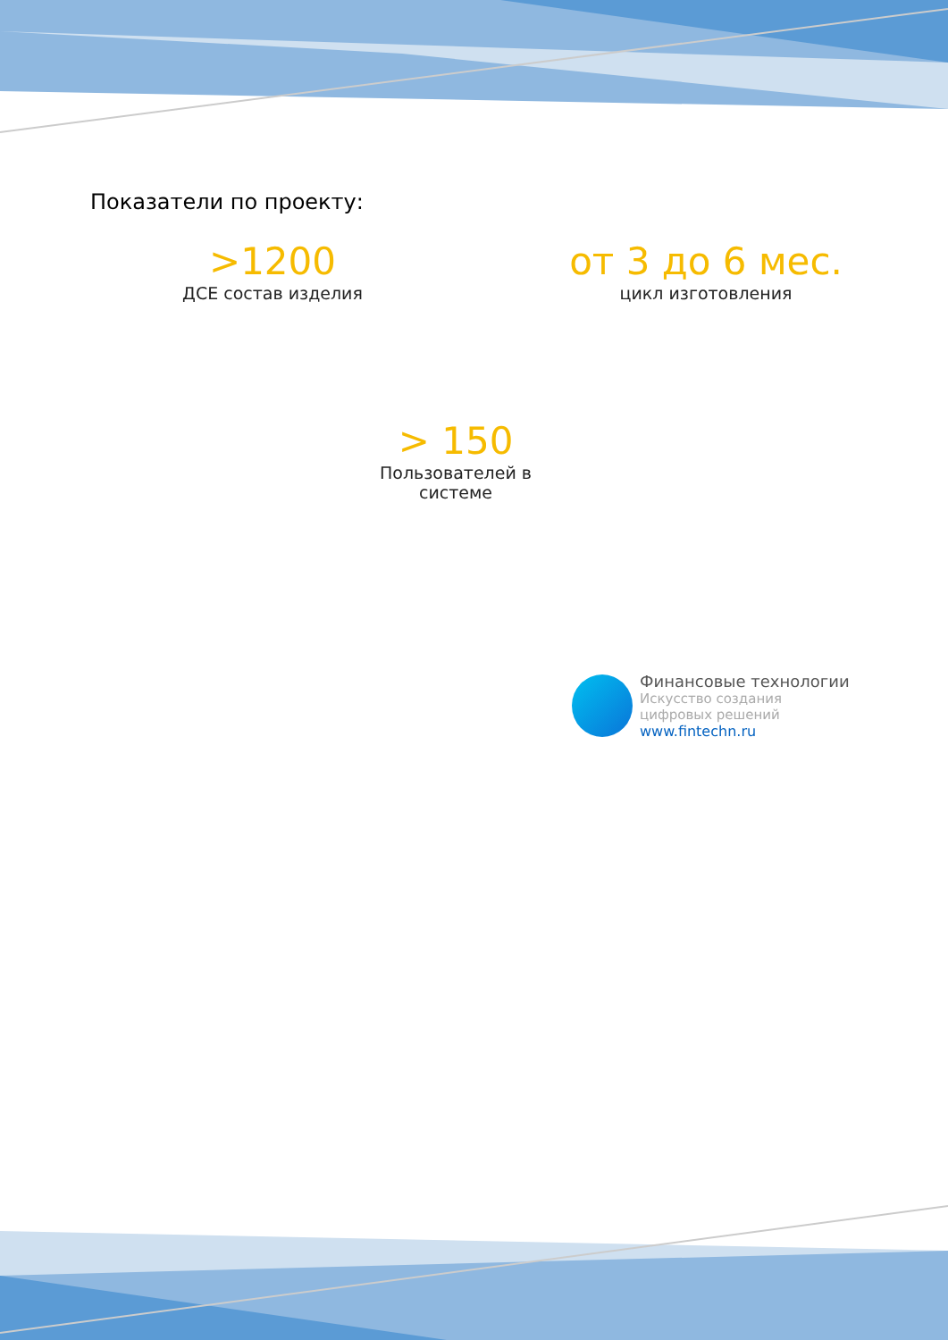Показатели по проекту:
>1200
ДСЕ состав изделия
от 3 до 6 мес.
цикл изготовления
> 150
Пользователей в
системе
Финансовые технологии
Искусство создания
цифровых решений
www.fintechn.ru